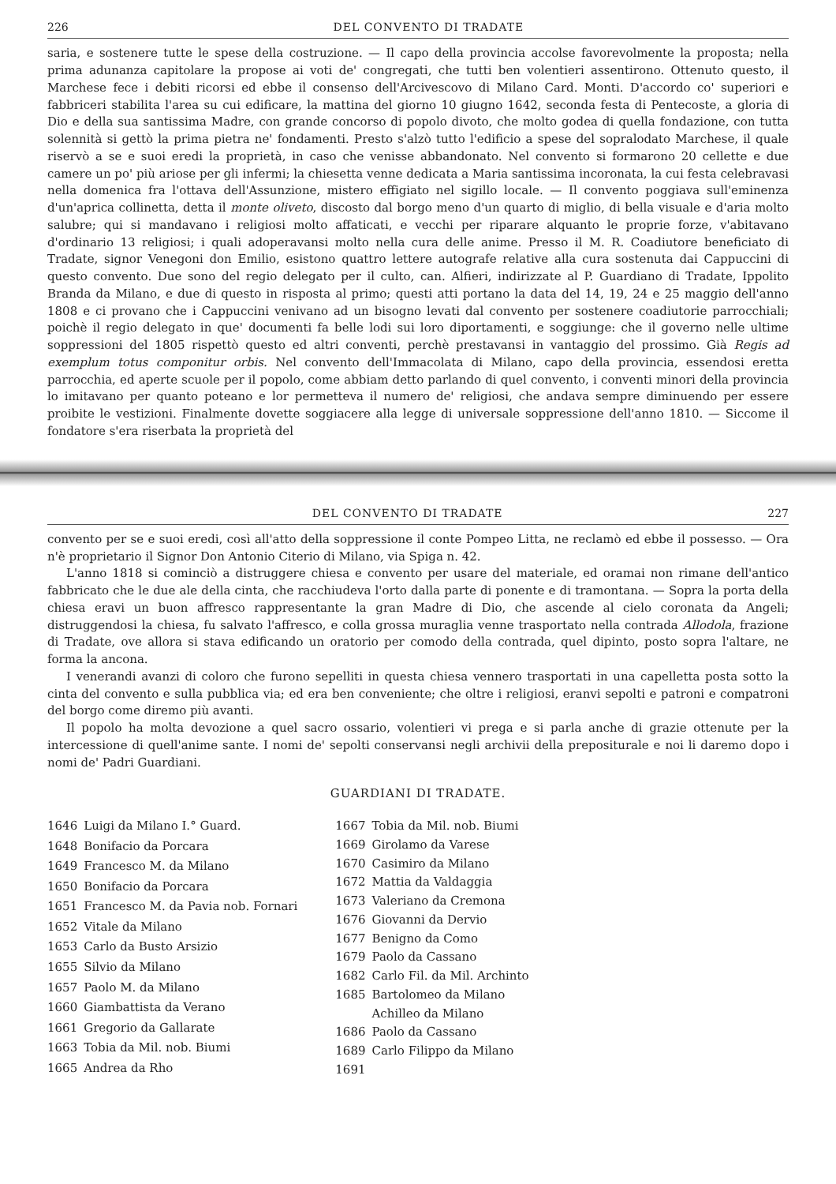226 DEL CONVENTO DI TRADATE
saria, e sostenere tutte le spese della costruzione. — Il capo della provincia accolse favorevolmente la proposta; nella prima adunanza capitolare la propose ai voti de' congregati, che tutti ben volentieri assentirono. Ottenuto questo, il Marchese fece i debiti ricorsi ed ebbe il consenso dell'Arcivescovo di Milano Card. Monti. D'accordo co' superiori e fabbriceri stabilita l'area su cui edificare, la mattina del giorno 10 giugno 1642, seconda festa di Pentecoste, a gloria di Dio e della sua santissima Madre, con grande concorso di popolo divoto, che molto godea di quella fondazione, con tutta solennità si gettò la prima pietra ne' fondamenti. Presto s'alzò tutto l'edificio a spese del sopralodato Marchese, il quale riservò a se e suoi eredi la proprietà, in caso che venisse abbandonato. Nel convento si formarono 20 cellette e due camere un po' più ariose per gli infermi; la chiesetta venne dedicata a Maria santissima incoronata, la cui festa celebravasi nella domenica fra l'ottava dell'Assunzione, mistero effigiato nel sigillo locale. — Il convento poggiava sull'eminenza d'un'aprica collinetta, detta il monte oliveto, discosto dal borgo meno d'un quarto di miglio, di bella visuale e d'aria molto salubre; qui si mandavano i religiosi molto affaticati, e vecchi per riparare alquanto le proprie forze, v'abitavano d'ordinario 13 religiosi; i quali adoperavansi molto nella cura delle anime. Presso il M. R. Coadiutore beneficiato di Tradate, signor Venegoni don Emilio, esistono quattro lettere autografe relative alla cura sostenuta dai Cappuccini di questo convento. Due sono del regio delegato per il culto, can. Alfieri, indirizzate al P. Guardiano di Tradate, Ippolito Branda da Milano, e due di questo in risposta al primo; questi atti portano la data del 14, 19, 24 e 25 maggio dell'anno 1808 e ci provano che i Cappuccini venivano ad un bisogno levati dal convento per sostenere coadiutorie parrocchiali; poichè il regio delegato in que' documenti fa belle lodi sui loro diportamenti, e soggiunge: che il governo nelle ultime soppressioni del 1805 rispettò questo ed altri conventi, perchè prestavansi in vantaggio del prossimo. Già Regis ad exemplum totus componitur orbis. Nel convento dell'Immacolata di Milano, capo della provincia, essendosi eretta parrocchia, ed aperte scuole per il popolo, come abbiam detto parlando di quel convento, i conventi minori della provincia lo imitavano per quanto poteano e lor permetteva il numero de' religiosi, che andava sempre diminuendo per essere proibite le vestizioni. Finalmente dovette soggiacere alla legge di universale soppressione dell'anno 1810. — Siccome il fondatore s'era riserbata la proprietà del
DEL CONVENTO DI TRADATE 227
convento per se e suoi eredi, così all'atto della soppressione il conte Pompeo Litta, ne reclamò ed ebbe il possesso. — Ora n'è proprietario il Signor Don Antonio Citerio di Milano, via Spiga n. 42.
L'anno 1818 si cominciò a distruggere chiesa e convento per usare del materiale, ed oramai non rimane dell'antico fabbricato che le due ale della cinta, che racchiudeva l'orto dalla parte di ponente e di tramontana. — Sopra la porta della chiesa eravi un buon affresco rappresentante la gran Madre di Dio, che ascende al cielo coronata da Angeli; distruggendosi la chiesa, fu salvato l'affresco, e colla grossa muraglia venne trasportato nella contrada Allodola, frazione di Tradate, ove allora si stava edificando un oratorio per comodo della contrada, quel dipinto, posto sopra l'altare, ne forma la ancona.
I venerandi avanzi di coloro che furono sepelliti in questa chiesa vennero trasportati in una capelletta posta sotto la cinta del convento e sulla pubblica via; ed era ben conveniente; che oltre i religiosi, eranvi sepolti e patroni e compatroni del borgo come diremo più avanti.
Il popolo ha molta devozione a quel sacro ossario, volentieri vi prega e si parla anche di grazie ottenute per la intercessione di quell'anime sante. I nomi de' sepolti conservansi negli archivii della prepositurale e noi li daremo dopo i nomi de' Padri Guardiani.
GUARDIANI DI TRADATE.
| 1646 | Luigi da Milano I.° Guard. |
| 1648 | Bonifacio da Porcara |
| 1649 | Francesco M. da Milano |
| 1650 | Bonifacio da Porcara |
| 1651 | Francesco M. da Pavia nob. Fornari |
| 1652 | Vitale da Milano |
| 1653 | Carlo da Busto Arsizio |
| 1655 | Silvio da Milano |
| 1657 | Paolo M. da Milano |
| 1660 | Giambattista da Verano |
| 1661 | Gregorio da Gallarate |
| 1663 | Tobia da Mil. nob. Biumi |
| 1665 | Andrea da Rho |
| 1667 | Tobia da Mil. nob. Biumi |
| 1669 | Girolamo da Varese |
| 1670 | Casimiro da Milano |
| 1672 | Mattia da Valdaggia |
| 1673 | Valeriano da Cremona |
| 1676 | Giovanni da Dervio |
| 1677 | Benigno da Como |
| 1679 | Paolo da Cassano |
| 1682 | Carlo Fil. da Mil. Archinto |
| 1685 | Bartolomeo da Milano |
| | Achilleo da Milano |
| 1686 | Paolo da Cassano |
| 1689 | Carlo Filippo da Milano |
| 1691 | |